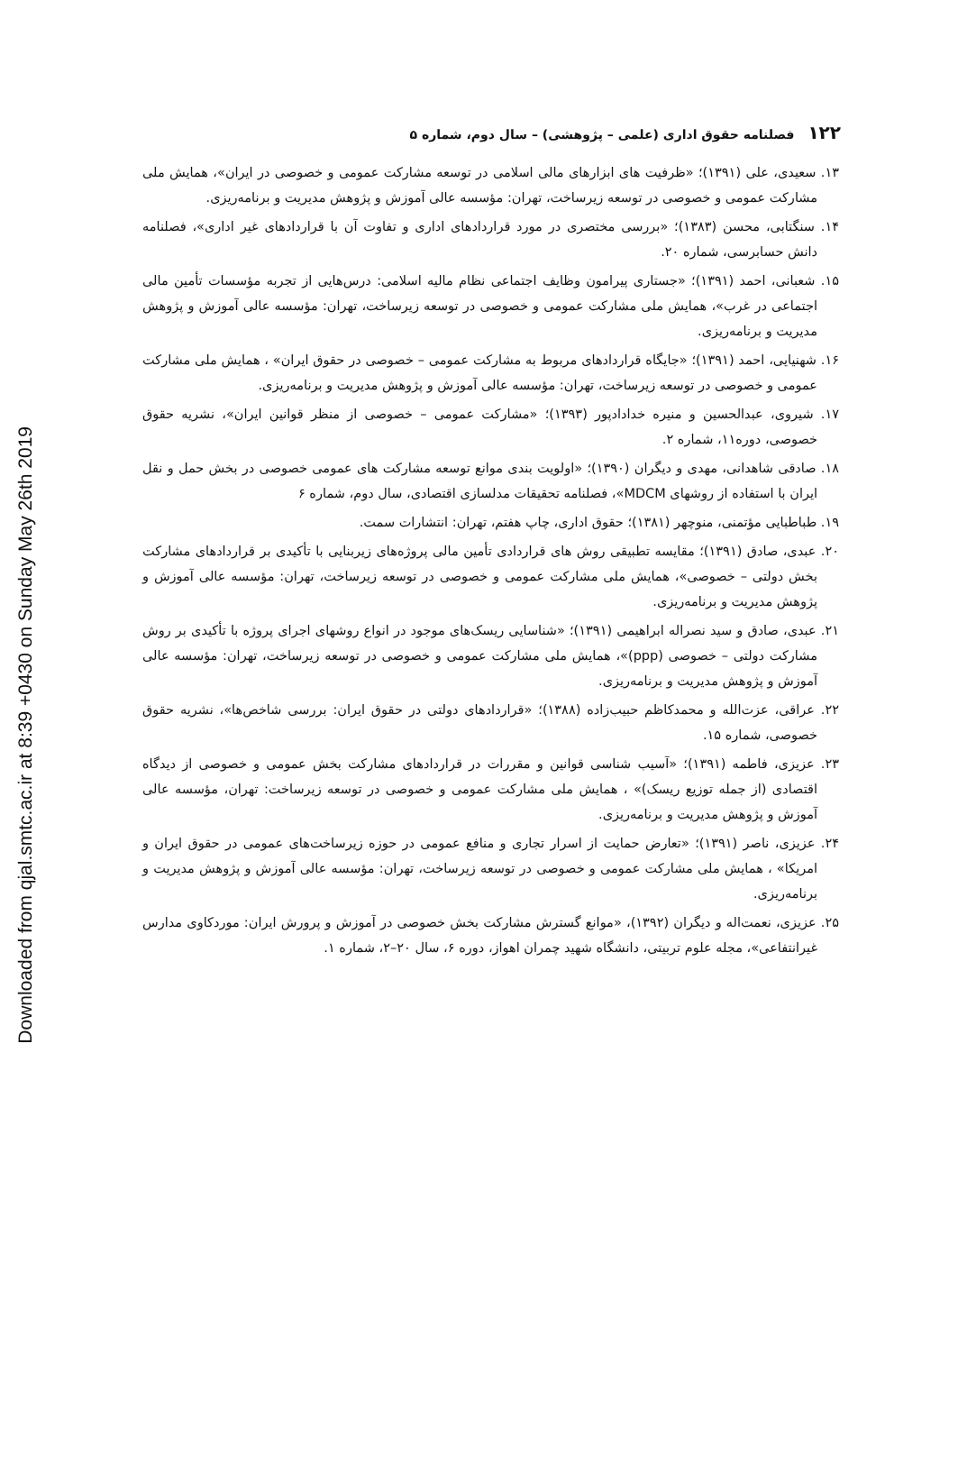Downloaded from qjal.smtc.ac.ir at 8:39 +0430 on Sunday May 26th 2019
۱۲۲ فصلنامه حقوق اداری (علمی – پژوهشی) – سال دوم، شماره ۵
۱۳. سعیدی، علی (۱۳۹۱)؛ «ظرفیت های ابزارهای مالی اسلامی در توسعه مشارکت عمومی و خصوصی در ایران»، همایش ملی مشارکت عمومی و خصوصی در توسعه زیرساخت، تهران: مؤسسه عالی آموزش و پژوهش مدیریت و برنامه‌ریزی.
۱۴. سنگتابی، محسن (۱۳۸۳)؛ «بررسی مختصری در مورد قراردادهای اداری و تفاوت آن با قراردادهای غیر اداری»، فصلنامه دانش حسابرسی، شماره ۲۰.
۱۵. شعبانی، احمد (۱۳۹۱)؛ «جستاری پیرامون وظایف اجتماعی نظام مالیه اسلامی: درس‌هایی از تجربه مؤسسات تأمین مالی اجتماعی در غرب»، همایش ملی مشارکت عمومی و خصوصی در توسعه زیرساخت، تهران: مؤسسه عالی آموزش و پژوهش مدیریت و برنامه‌ریزی.
۱۶. شهنیایی، احمد (۱۳۹۱)؛ «جایگاه قراردادهای مربوط به مشارکت عمومی – خصوصی در حقوق ایران» ، همایش ملی مشارکت عمومی و خصوصی در توسعه زیرساخت، تهران: مؤسسه عالی آموزش و پژوهش مدیریت و برنامه‌ریزی.
۱۷. شیروی، عبدالحسین و منیره خدادادپور (۱۳۹۳)؛ «مشارکت عمومی – خصوصی از منظر قوانین ایران»، نشریه حقوق خصوصی، دوره۱۱، شماره ۲.
۱۸. صادقی شاهدانی، مهدی و دیگران (۱۳۹۰)؛ «اولویت بندی موانع توسعه مشارکت های عمومی خصوصی در بخش حمل و نقل ایران با استفاده از روشهای MDCM»، فصلنامه تحقیقات مدلسازی اقتصادی، سال دوم، شماره ۶
۱۹. طباطبایی مؤتمنی، منوچهر (۱۳۸۱)؛ حقوق اداری، چاپ هفتم، تهران: انتشارات سمت.
۲۰. عبدی، صادق (۱۳۹۱)؛ مقایسه تطبیقی روش های قراردادی تأمین مالی پروژه‌های زیربنایی با تأکیدی بر قراردادهای مشارکت بخش دولتی – خصوصی»، همایش ملی مشارکت عمومی و خصوصی در توسعه زیرساخت، تهران: مؤسسه عالی آموزش و پژوهش مدیریت و برنامه‌ریزی.
۲۱. عبدی، صادق و سید نصراله ابراهیمی (۱۳۹۱)؛ «شناسایی ریسک‌های موجود در انواع روشهای اجرای پروژه با تأکیدی بر روش مشارکت دولتی – خصوصی (ppp)»، همایش ملی مشارکت عمومی و خصوصی در توسعه زیرساخت، تهران: مؤسسه عالی آموزش و پژوهش مدیریت و برنامه‌ریزی.
۲۲. عراقی، عزت‌الله و محمدکاظم حبیب‌زاده (۱۳۸۸)؛ «قراردادهای دولتی در حقوق ایران: بررسی شاخص‌ها»، نشریه حقوق خصوصی، شماره ۱۵.
۲۳. عزیزی، فاطمه (۱۳۹۱)؛ «آسیب شناسی قوانین و مقررات در قراردادهای مشارکت بخش عمومی و خصوصی از دیدگاه اقتصادی (از جمله توزیع ریسک)» ، همایش ملی مشارکت عمومی و خصوصی در توسعه زیرساخت: تهران، مؤسسه عالی آموزش و پژوهش مدیریت و برنامه‌ریزی.
۲۴. عزیزی، ناصر (۱۳۹۱)؛ «تعارض حمایت از اسرار تجاری و منافع عمومی در حوزه زیرساخت‌های عمومی در حقوق ایران و امریکا» ، همایش ملی مشارکت عمومی و خصوصی در توسعه زیرساخت، تهران: مؤسسه عالی آموزش و پژوهش مدیریت و برنامه‌ریزی.
۲۵. عزیزی، نعمت‌اله و دیگران (۱۳۹۲)، «موانع گسترش مشارکت بخش خصوصی در آموزش و پرورش ایران: موردکاوی مدارس غیرانتفاعی»، مجله علوم تربیتی، دانشگاه شهید چمران اهواز، دوره ۶، سال ۲۰–۲، شماره ۱.